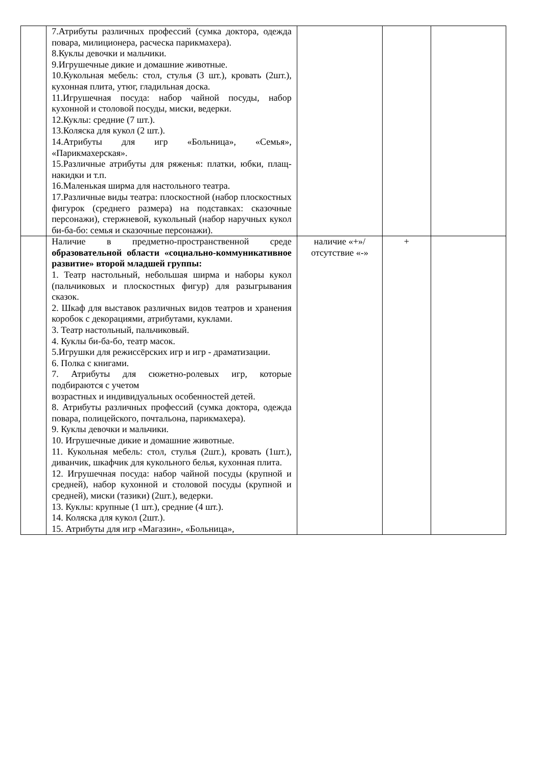| | 7.Атрибуты различных профессий (сумка доктора, одежда повара, милиционера, расческа парикмахера). 8.Куклы девочки и мальчики. 9.Игрушечные дикие и домашние животные. 10.Кукольная мебель: стол, стулья (3 шт.), кровать (2шт.), кухонная плита, утюг, гладильная доска. 11.Игрушечная посуда: набор чайной посуды, набор кухонной и столовой посуды, миски, ведерки. 12.Куклы: средние (7 шт.). 13.Коляска для кукол (2 шт.). 14.Атрибуты для игр «Больница», «Семья», «Парикмахерская». 15.Различные атрибуты для ряженья: платки, юбки, плащ-накидки и т.п. 16.Маленькая ширма для настольного театра. 17.Различные виды театра: плоскостной (набор плоскостных фигурок (среднего размера) на подставках: сказочные персонажи), стержневой, кукольный (набор наручных кукол би-ба-бо: семья и сказочные персонажи). | | | |
| | Наличие в предметно-пространственной среде образовательной области «социально-коммуникативное развитие» второй младшей группы: 1. Театр настольный, небольшая ширма и наборы кукол (пальчиковых и плоскостных фигур) для разыгрывания сказок. 2. Шкаф для выставок различных видов театров и хранения коробок с декорациями, атрибутами, куклами. 3. Театр настольный, пальчиковый. 4. Куклы би-ба-бо, театр масок. 5.Игрушки для режиссёрских игр и игр - драматизации. 6. Полка с книгами. 7. Атрибуты для сюжетно-ролевых игр, которые подбираются с учетом возрастных и индивидуальных особенностей детей. 8. Атрибуты различных профессий (сумка доктора, одежда повара, полицейского, почтальона, парикмахера). 9. Куклы девочки и мальчики. 10. Игрушечные дикие и домашние животные. 11. Кукольная мебель: стол, стулья (2шт.), кровать (1шт.), диванчик, шкафчик для кукольного белья, кухонная плита. 12. Игрушечная посуда: набор чайной посуды (крупной и средней), набор кухонной и столовой посуды (крупной и средней), миски (тазики) (2шт.), ведерки. 13. Куклы: крупные (1 шт.), средние (4 шт.). 14. Коляска для кукол (2шт.). 15. Атрибуты для игр «Магазин», «Больница», | наличие «+»/ отсутствие «-» | + | |